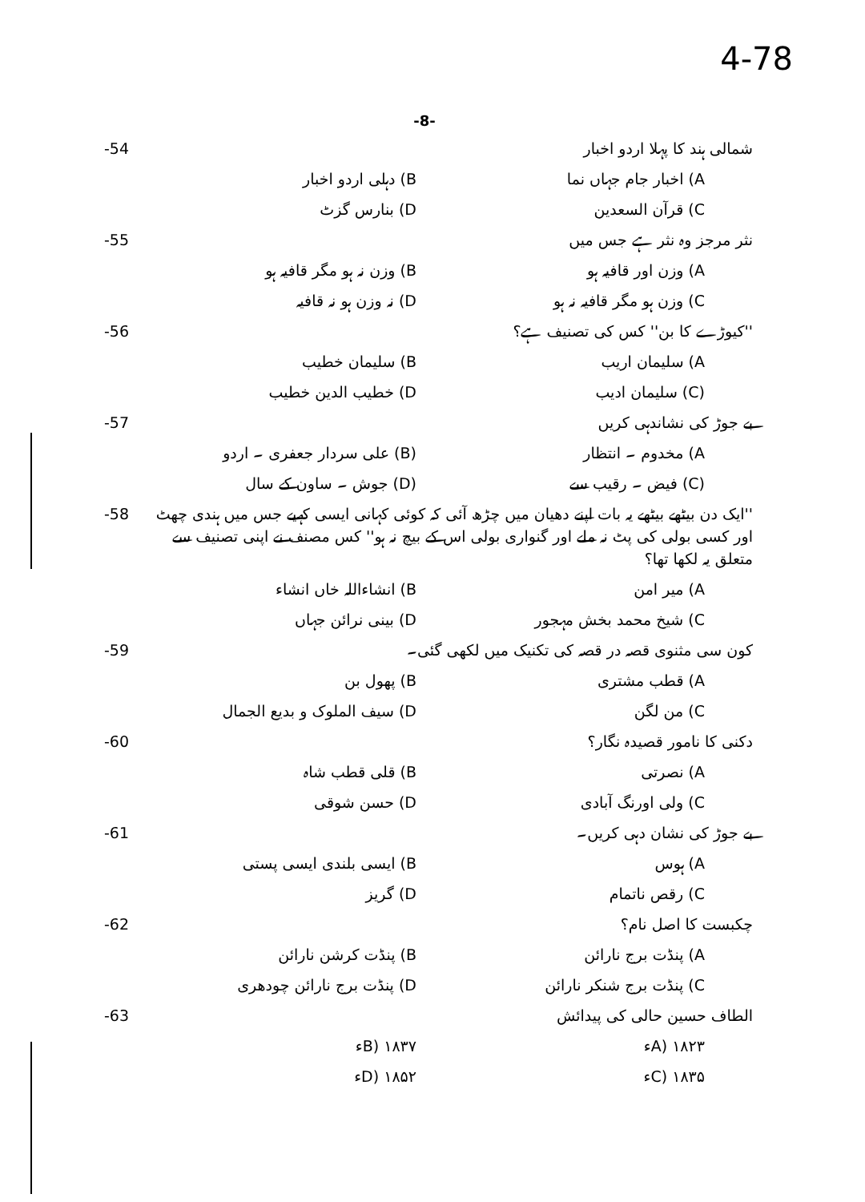4-78
-8-
شمالی ہند کا پہلا اردو اخبار -54
A) اخبار جام جہاں نما B) دہلی اردو اخبار
C) قرآن السعدین D) بنارس گزٹ
نثر مرجز وہ نثر ہے جس میں -55
A) وزن اور قافیہ ہو B) وزن نہ ہو مگر قافیہ ہو
C) وزن ہو مگر قافیہ نہ ہو D) نہ وزن ہو نہ قافیہ
''کیوڑے کا بن'' کس کی تصنیف ہے؟ -56
A) سلیمان اریب B) سلیمان خطیب
(C) سلیمان ادیب D) خطیب الدین خطیب
بے جوڑ کی نشاندہی کریں -57
A) مخدوم ۔ انتظار (B) علی سردار جعفری ۔ اردو
(C) فیض ۔ رقیب سے (D) جوش ۔ ساون کے سال
''ایک دن بیٹھے بیٹھے یہ بات اپنے دھیان میں چڑھ آئی کہ کوئی کہانی ایسی کہیے جس میں ہندی چھٹ اور کسی بولی کی پٹ نہ ملے اور گنواری بولی اس کے بیچ نہ ہو'' کس مصنف نے اپنی تصنیف سے متعلق یہ لکھا تھا؟ -58
A) میر امن B) انشاءاللہ خاں انشاء
C) شیخ محمد بخش مہجور D) بینی نرائن جہاں
کون سی مثنوی قصہ در قصہ کی تکنیک میں لکھی گئی۔ -59
A) قطب مشتری B) پھول بن
C) من لگن D) سیف الملوک و بدیع الجمال
دکنی کا نامور قصیدہ نگار؟ -60
A) نصرتی B) قلی قطب شاہ
C) ولی اورنگ آبادی D) حسن شوقی
بے جوڑ کی نشان دہی کریں۔ -61
A) ہوس B) ایسی بلندی ایسی پستی
C) رقص ناتمام D) گریز
چکبست کا اصل نام؟ -62
A) پنڈت برج نارائن B) پنڈت کرشن نارائن
C) پنڈت برج شنکر نارائن D) پنڈت برج نارائن چودھری
الطاف حسین حالی کی پیدائش -63
A) ۱۸۲۳ء B) ۱۸۳۷ء
C) ۱۸۳۵ء D) ۱۸۵۲ء